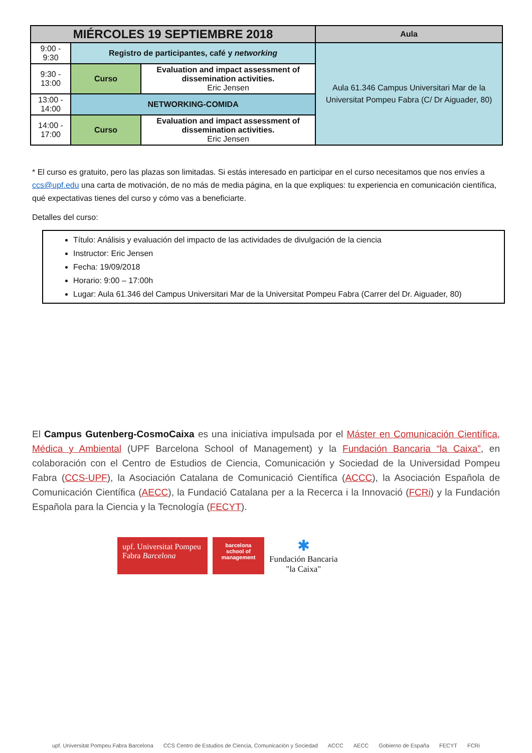| MIÉRCOLES 19 SEPTIEMBRE 2018 | | | Aula |
| --- | --- | --- | --- |
| 9:00 - 9:30 | Registro de participantes, café y networking | | Aula 61.346 Campus Universitari Mar de la Universitat Pompeu Fabra (C/ Dr Aiguader, 80) |
| 9:30 - 13:00 | Curso | Evaluation and impact assessment of dissemination activities. Eric Jensen | |
| 13:00 - 14:00 | NETWORKING-COMIDA | | |
| 14:00 - 17:00 | Curso | Evaluation and impact assessment of dissemination activities. Eric Jensen | |
* El curso es gratuito, pero las plazas son limitadas. Si estás interesado en participar en el curso necesitamos que nos envíes a ccs@upf.edu una carta de motivación, de no más de media página, en la que expliques: tu experiencia en comunicación científica, qué expectativas tienes del curso y cómo vas a beneficiarte.
Detalles del curso:
Título: Análisis y evaluación del impacto de las actividades de divulgación de la ciencia
Instructor: Eric Jensen
Fecha: 19/09/2018
Horario: 9:00 – 17:00h
Lugar: Aula 61.346 del Campus Universitari Mar de la Universitat Pompeu Fabra (Carrer del Dr. Aiguader, 80)
El Campus Gutenberg-CosmoCaixa es una iniciativa impulsada por el Máster en Comunicación Científica, Médica y Ambiental (UPF Barcelona School of Management) y la Fundación Bancaria “la Caixa”, en colaboración con el Centro de Estudios de Ciencia, Comunicación y Sociedad de la Universidad Pompeu Fabra (CCS-UPF), la Asociación Catalana de Comunicació Científica (ACCC), la Asociación Española de Comunicación Científica (AECC), la Fundació Catalana per a la Recerca i la Innovació (FCRi) y la Fundación Española para la Ciencia y la Tecnología (FECYT).
upf. Universitat Pompeu Fabra Barcelona
barcelona school of management
✱
Fundación Bancaria
"la Caixa"
upf. Universitat Pompeu Fabra Barcelona CCS Centro de Estudios de Ciencia, Comunicación y Sociedad ACCC AECC Gobierno de España FECYT FCRi